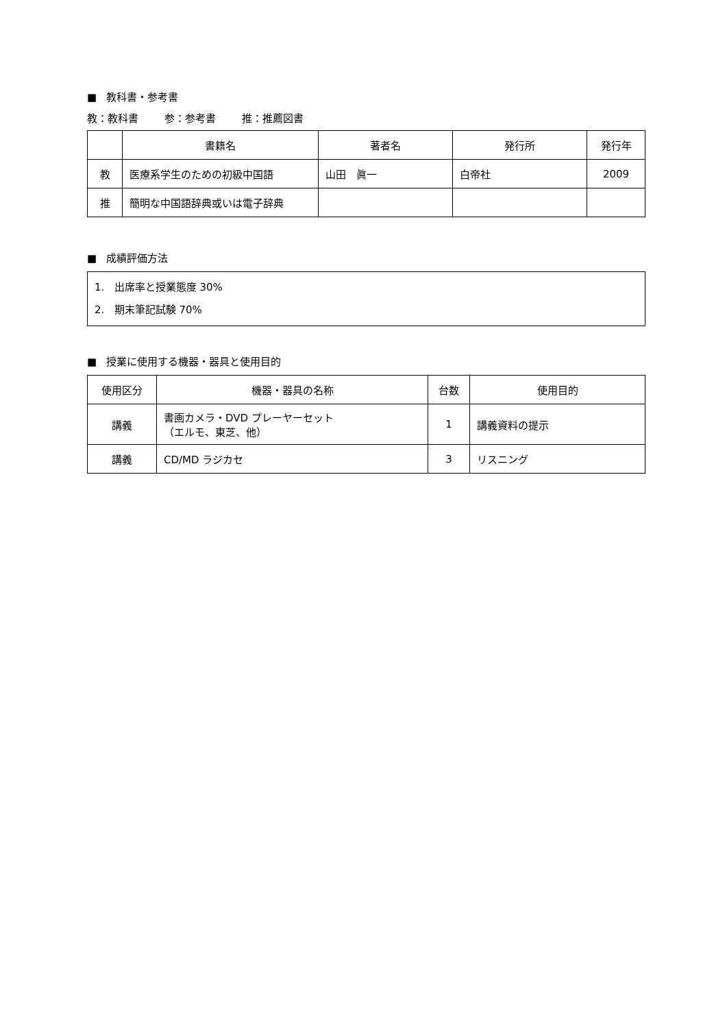■ 教科書・参考書
教：教科書 参：参考書 推：推薦図書
| | 書籍名 | 著者名 | 発行所 | 発行年 |
| --- | --- | --- | --- | --- |
| 教 | 医療系学生のための初級中国語 | 山田 眞一 | 白帝社 | 2009 |
| 推 | 簡明な中国語辞典或いは電子辞典 | | | |
■ 成績評価方法
1. 出席率と授業態度 30%
2. 期末筆記試験 70%
■ 授業に使用する機器・器具と使用目的
| 使用区分 | 機器・器具の名称 | 台数 | 使用目的 |
| --- | --- | --- | --- |
| 講義 | 書画カメラ・DVD プレーヤーセット （エルモ、東芝、他） | 1 | 講義資料の提示 |
| 講義 | CD/MD ラジカセ | 3 | リスニング |